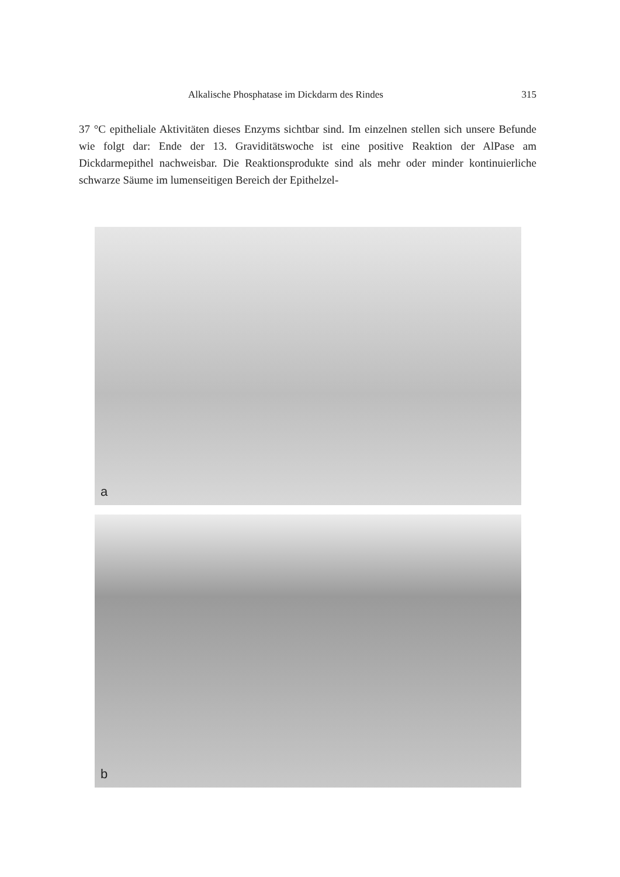Alkalische Phosphatase im Dickdarm des Rindes 315
37 °C epitheliale Aktivitäten dieses Enzyms sichtbar sind. Im einzelnen stellen sich unsere Befunde wie folgt dar: Ende der 13. Graviditätswoche ist eine positive Reaktion der AlPase am Dickdarmepithel nachweisbar. Die Reaktionsprodukte sind als mehr oder minder kontinuierliche schwarze Säume im lumenseitigen Bereich der Epithelzel-
a
b